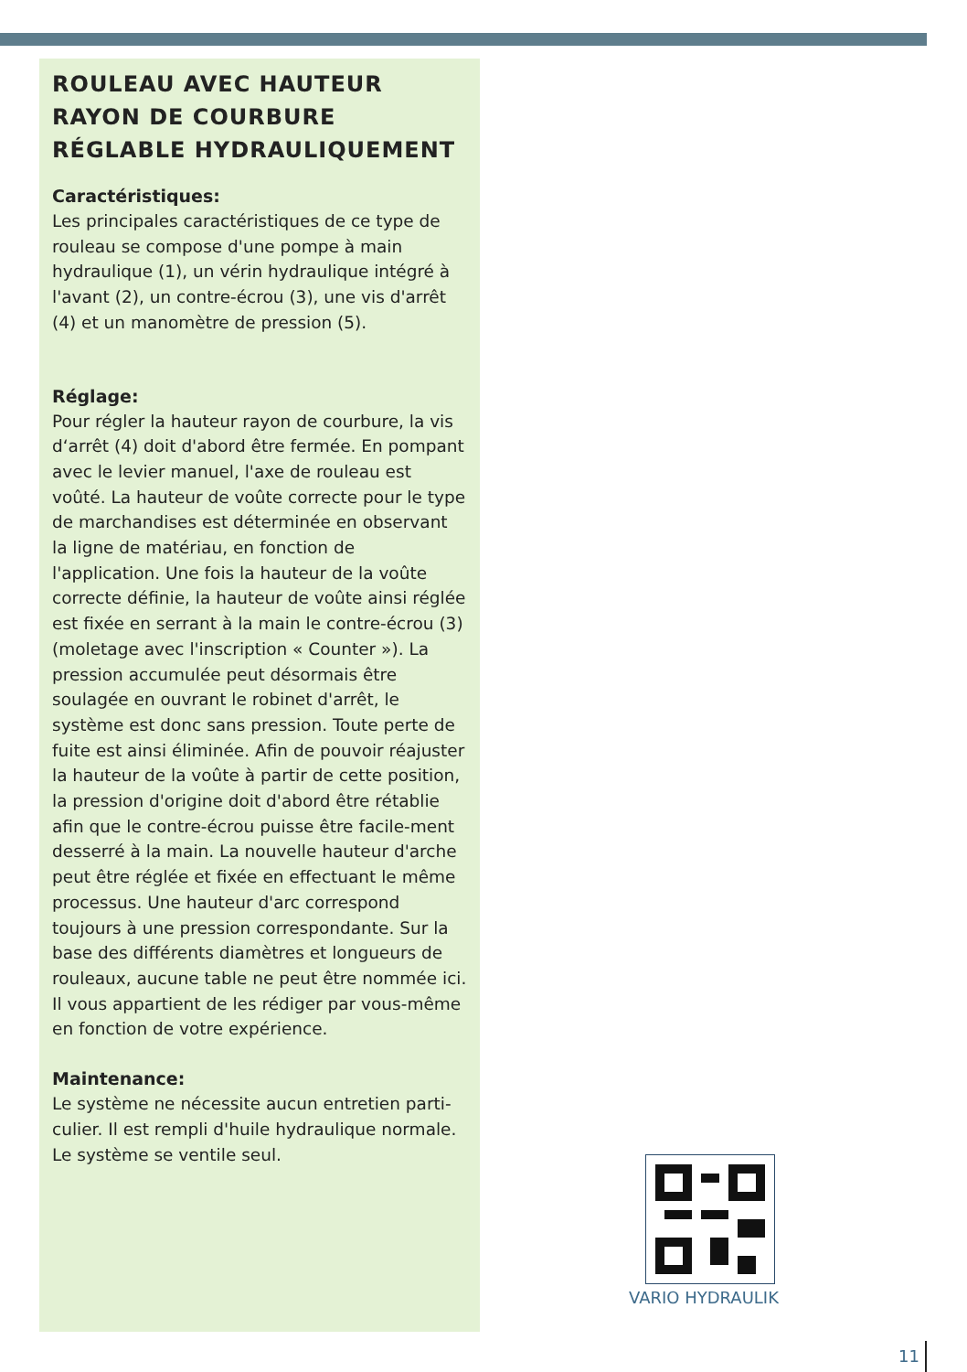ROULEAU AVEC HAUTEUR RAYON DE COURBURE RÉGLABLE HYDRAULIQUEMENT
Caractéristiques:
Les principales caractéristiques de ce type de rouleau se compose d'une pompe à main hydraulique (1), un vérin hydraulique intégré à l'avant (2), un contre-écrou (3), une vis d'arrêt (4) et un manomètre de pression (5).
Réglage:
Pour régler la hauteur rayon de courbure, la vis d‘arrêt (4) doit d'abord être fermée. En pompant avec le levier manuel, l'axe de rouleau est voûté. La hauteur de voûte correcte pour le type de marchandises est déterminée en observant la ligne de matériau, en fonction de l'application. Une fois la hauteur de la voûte correcte définie, la hauteur de voûte ainsi réglée est fixée en serrant à la main le contre-écrou (3) (moletage avec l'inscription « Counter »). La pression accumulée peut désormais être soulagée en ouvrant le robinet d'arrêt, le système est donc sans pression. Toute perte de fuite est ainsi éliminée. Afin de pouvoir réajuster la hauteur de la voûte à partir de cette position, la pression d'origine doit d'abord être rétablie afin que le contre-écrou puisse être facile-ment desserré à la main. La nouvelle hauteur d'arche peut être réglée et fixée en effectuant le même processus. Une hauteur d'arc correspond toujours à une pression correspondante. Sur la base des différents diamètres et longueurs de rouleaux, aucune table ne peut être nommée ici. Il vous appartient de les rédiger par vous-même en fonction de votre expérience.
Maintenance:
Le système ne nécessite aucun entretien parti-culier. Il est rempli d'huile hydraulique normale. Le système se ventile seul.
VARIO HYDRAULIK
11